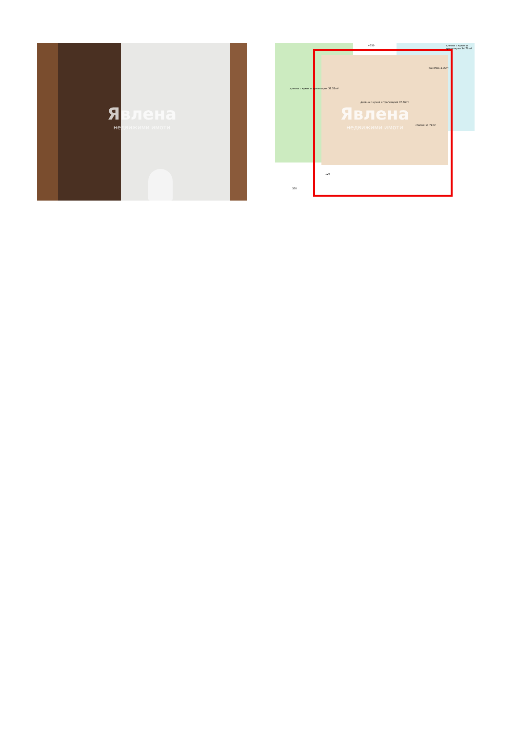Явлена
недвижими имоти
+550
дневна с кухня и трапезария 32.32m²
дневна с кухня и трапезария 37.56m²
баня/WC 2.95m²
спалня 13.71m²
дневна с кухня и трапезария 34.76m²
350
120
Явлена
недвижими имоти